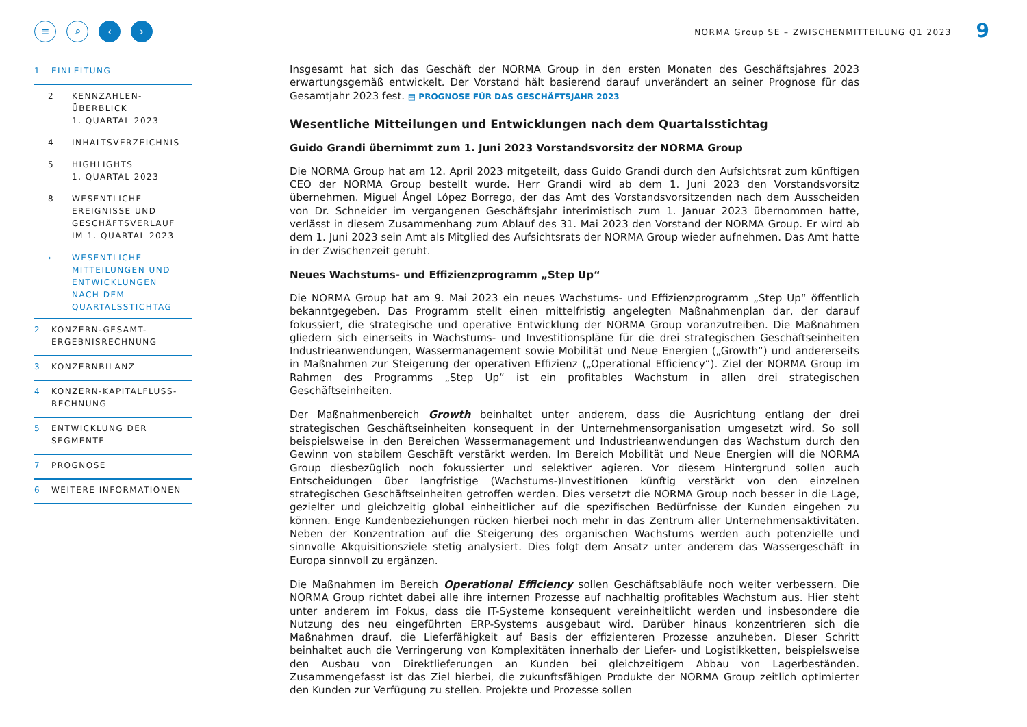NORMA Group SE – ZWISCHENMITTEILUNG Q1 2023
9
≡ ⌕ ‹ ›
1 EINLEITUNG
2 KENNZAHLEN-
ÜBERBLICK
1. QUARTAL 2023
4 INHALTSVERZEICHNIS
5 HIGHLIGHTS
1. QUARTAL 2023
8 WESENTLICHE
EREIGNISSE UND
GESCHÄFTSVERLAUF
IM 1. QUARTAL 2023
› WESENTLICHE
MITTEILUNGEN UND
ENTWICKLUNGEN
NACH DEM
QUARTALSSTICHTAG
2 KONZERN-GESAMT-
ERGEBNISRECHNUNG
3 KONZERNBILANZ
4 KONZERN-KAPITALFLUSS-
RECHNUNG
5 ENTWICKLUNG DER
SEGMENTE
7 PROGNOSE
6 WEITERE INFORMATIONEN
Insgesamt hat sich das Geschäft der NORMA Group in den ersten Monaten des Geschäftsjahres 2023 erwartungsgemäß entwickelt. Der Vorstand hält basierend darauf unverändert an seiner Prognose für das Gesamtjahr 2023 fest. ▤ PROGNOSE FÜR DAS GESCHÄFTSJAHR 2023
Wesentliche Mitteilungen und Entwicklungen nach dem Quartalsstichtag
Guido Grandi übernimmt zum 1. Juni 2023 Vorstandsvorsitz der NORMA Group
Die NORMA Group hat am 12. April 2023 mitgeteilt, dass Guido Grandi durch den Aufsichtsrat zum künftigen CEO der NORMA Group bestellt wurde. Herr Grandi wird ab dem 1. Juni 2023 den Vorstandsvorsitz übernehmen. Miguel Ángel López Borrego, der das Amt des Vorstandsvorsitzenden nach dem Ausscheiden von Dr. Schneider im vergangenen Geschäftsjahr interimistisch zum 1. Januar 2023 übernommen hatte, verlässt in diesem Zusammenhang zum Ablauf des 31. Mai 2023 den Vorstand der NORMA Group. Er wird ab dem 1. Juni 2023 sein Amt als Mitglied des Aufsichtsrats der NORMA Group wieder aufnehmen. Das Amt hatte in der Zwischenzeit geruht.
Neues Wachstums- und Effizienzprogramm „Step Up“
Die NORMA Group hat am 9. Mai 2023 ein neues Wachstums- und Effizienzprogramm „Step Up“ öffentlich bekanntgegeben. Das Programm stellt einen mittelfristig angelegten Maßnahmenplan dar, der darauf fokussiert, die strategische und operative Entwicklung der NORMA Group voranzutreiben. Die Maßnahmen gliedern sich einerseits in Wachstums- und Investitionspläne für die drei strategischen Geschäftseinheiten Industrieanwendungen, Wassermanagement sowie Mobilität und Neue Energien („Growth“) und andererseits in Maßnahmen zur Steigerung der operativen Effizienz („Operational Efficiency“). Ziel der NORMA Group im Rahmen des Programms „Step Up“ ist ein profitables Wachstum in allen drei strategischen Geschäftseinheiten.
Der Maßnahmenbereich Growth beinhaltet unter anderem, dass die Ausrichtung entlang der drei strategischen Geschäftseinheiten konsequent in der Unternehmensorganisation umgesetzt wird. So soll beispielsweise in den Bereichen Wassermanagement und Industrieanwendungen das Wachstum durch den Gewinn von stabilem Geschäft verstärkt werden. Im Bereich Mobilität und Neue Energien will die NORMA Group diesbezüglich noch fokussierter und selektiver agieren. Vor diesem Hintergrund sollen auch Entscheidungen über langfristige (Wachstums-)Investitionen künftig verstärkt von den einzelnen strategischen Geschäftseinheiten getroffen werden. Dies versetzt die NORMA Group noch besser in die Lage, gezielter und gleichzeitig global einheitlicher auf die spezifischen Bedürfnisse der Kunden eingehen zu können. Enge Kundenbeziehungen rücken hierbei noch mehr in das Zentrum aller Unternehmensaktivitäten. Neben der Konzentration auf die Steigerung des organischen Wachstums werden auch potenzielle und sinnvolle Akquisitionsziele stetig analysiert. Dies folgt dem Ansatz unter anderem das Wassergeschäft in Europa sinnvoll zu ergänzen.
Die Maßnahmen im Bereich Operational Efficiency sollen Geschäftsabläufe noch weiter verbessern. Die NORMA Group richtet dabei alle ihre internen Prozesse auf nachhaltig profitables Wachstum aus. Hier steht unter anderem im Fokus, dass die IT-Systeme konsequent vereinheitlicht werden und insbesondere die Nutzung des neu eingeführten ERP-Systems ausgebaut wird. Darüber hinaus konzentrieren sich die Maßnahmen drauf, die Lieferfähigkeit auf Basis der effizienteren Prozesse anzuheben. Dieser Schritt beinhaltet auch die Verringerung von Komplexitäten innerhalb der Liefer- und Logistikketten, beispielsweise den Ausbau von Direktlieferungen an Kunden bei gleichzeitigem Abbau von Lagerbeständen. Zusammengefasst ist das Ziel hierbei, die zukunftsfähigen Produkte der NORMA Group zeitlich optimierter den Kunden zur Verfügung zu stellen. Projekte und Prozesse sollen